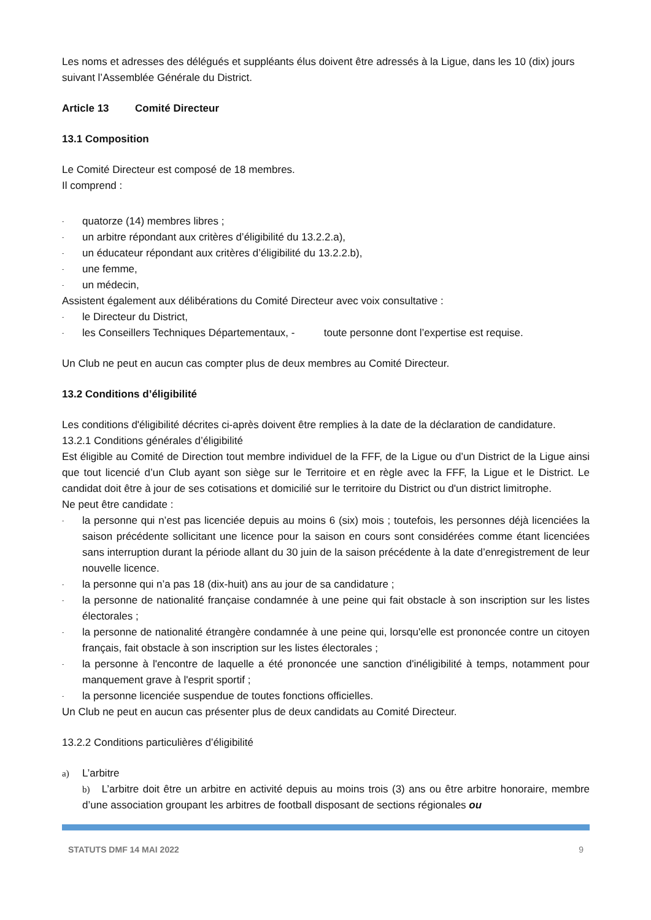Les noms et adresses des délégués et suppléants élus doivent être adressés à la Ligue, dans les 10 (dix) jours suivant l’Assemblée Générale du District.
Article 13 Comité Directeur
13.1 Composition
Le Comité Directeur est composé de 18 membres.
Il comprend :
- quatorze (14) membres libres ;
- un arbitre répondant aux critères d’éligibilité du 13.2.2.a),
- un éducateur répondant aux critères d’éligibilité du 13.2.2.b),
- une femme,
- un médecin,
Assistent également aux délibérations du Comité Directeur avec voix consultative :
- le Directeur du District,
- les Conseillers Techniques Départementaux, - toute personne dont l’expertise est requise.
Un Club ne peut en aucun cas compter plus de deux membres au Comité Directeur.
13.2 Conditions d’éligibilité
Les conditions d'éligibilité décrites ci-après doivent être remplies à la date de la déclaration de candidature.
13.2.1 Conditions générales d’éligibilité
Est éligible au Comité de Direction tout membre individuel de la FFF, de la Ligue ou d’un District de la Ligue ainsi que tout licencié d’un Club ayant son siège sur le Territoire et en règle avec la FFF, la Ligue et le District. Le candidat doit être à jour de ses cotisations et domicilié sur le territoire du District ou d'un district limitrophe.
Ne peut être candidate :
- la personne qui n’est pas licenciée depuis au moins 6 (six) mois ; toutefois, les personnes déjà licenciées la saison précédente sollicitant une licence pour la saison en cours sont considérées comme étant licenciées sans interruption durant la période allant du 30 juin de la saison précédente à la date d’enregistrement de leur nouvelle licence.
- la personne qui n’a pas 18 (dix-huit) ans au jour de sa candidature ;
- la personne de nationalité française condamnée à une peine qui fait obstacle à son inscription sur les listes électorales ;
- la personne de nationalité étrangère condamnée à une peine qui, lorsqu'elle est prononcée contre un citoyen français, fait obstacle à son inscription sur les listes électorales ;
- la personne à l'encontre de laquelle a été prononcée une sanction d'inéligibilité à temps, notamment pour manquement grave à l'esprit sportif ;
- la personne licenciée suspendue de toutes fonctions officielles.
Un Club ne peut en aucun cas présenter plus de deux candidats au Comité Directeur.
13.2.2 Conditions particulières d’éligibilité
a) L’arbitre
b) L’arbitre doit être un arbitre en activité depuis au moins trois (3) ans ou être arbitre honoraire, membre d’une association groupant les arbitres de football disposant de sections régionales ou
STATUTS DMF 14 MAI 2022 9